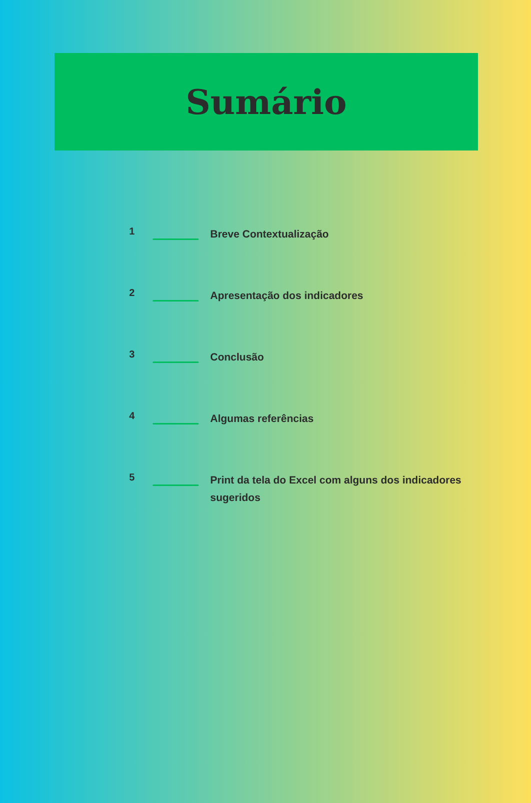Sumário
1
Breve Contextualização
2
Apresentação dos indicadores
3
Conclusão
4
Algumas referências
5
Print da tela do Excel com alguns dos indicadores sugeridos